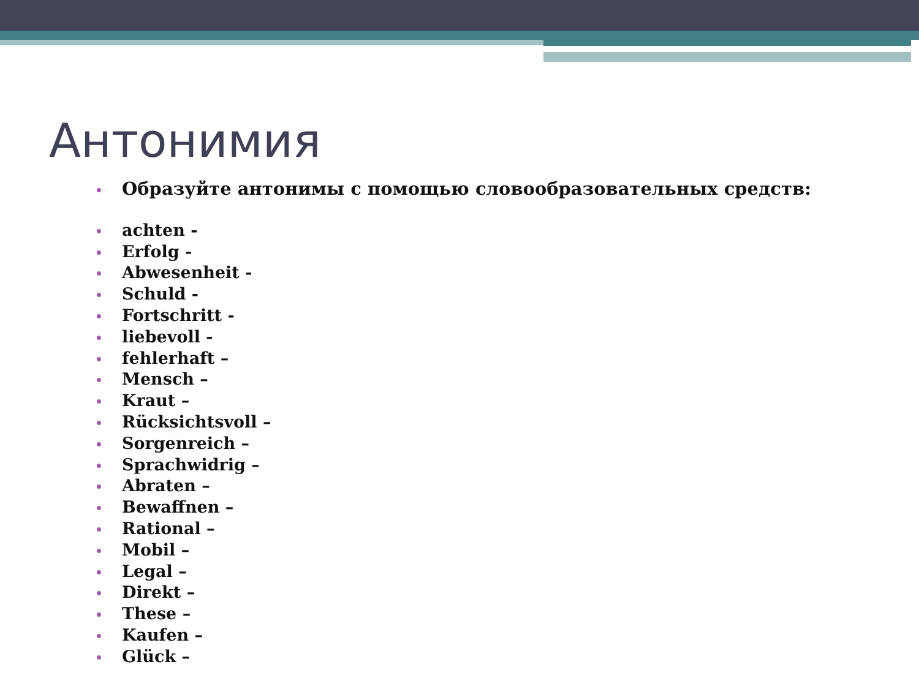Антонимия
• Образуйте антонимы с помощью словообразовательных средств:
• achten -
• Erfolg -
• Abwesenheit -
• Schuld -
• Fortschritt -
• liebevoll -
• fehlerhaft –
• Mensch –
• Kraut –
• Rücksichtsvoll –
• Sorgenreich –
• Sprachwidrig –
• Abraten –
• Bewaffnen –
• Rational –
• Mobil –
• Legal –
• Direkt –
• These –
• Kaufen –
• Glück –